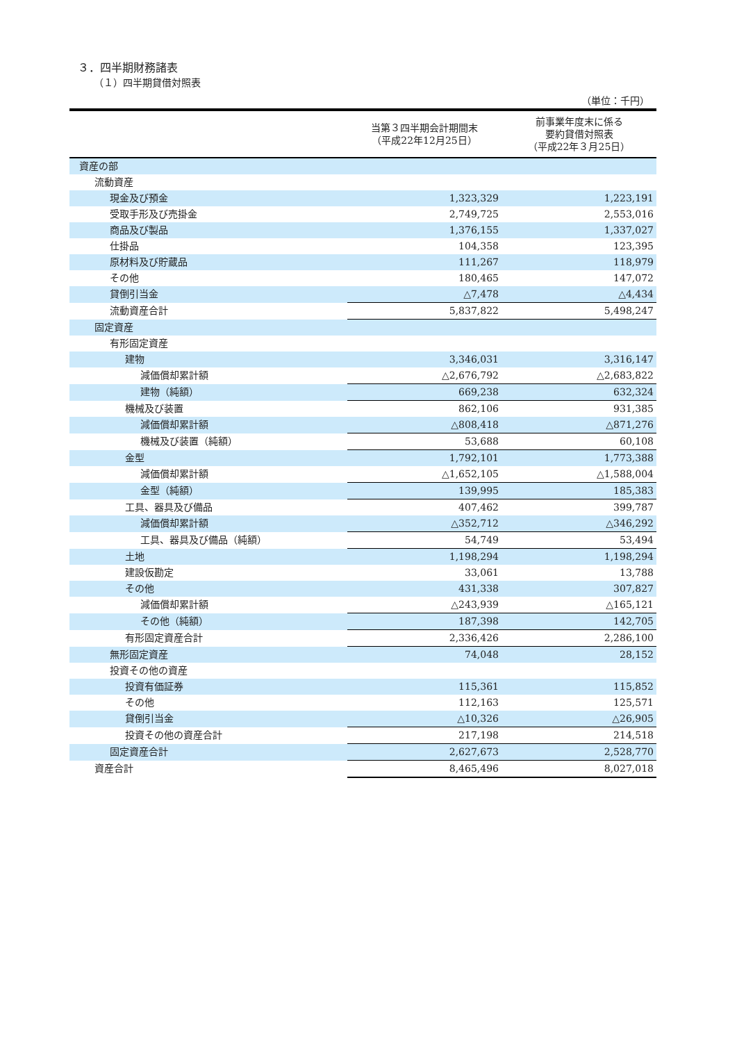３．四半期財務諸表
（１）四半期貸借対照表
（単位：千円）
| | 当第３四半期会計期間末 （平成22年12月25日） | 前事業年度末に係る 要約貸借対照表 （平成22年３月25日） |
| --- | --- | --- |
| 資産の部 | | |
| 流動資産 | | |
| 現金及び預金 | 1,323,329 | 1,223,191 |
| 受取手形及び売掛金 | 2,749,725 | 2,553,016 |
| 商品及び製品 | 1,376,155 | 1,337,027 |
| 仕掛品 | 104,358 | 123,395 |
| 原材料及び貯蔵品 | 111,267 | 118,979 |
| その他 | 180,465 | 147,072 |
| 貸倒引当金 | △7,478 | △4,434 |
| 流動資産合計 | 5,837,822 | 5,498,247 |
| 固定資産 | | |
| 有形固定資産 | | |
| 建物 | 3,346,031 | 3,316,147 |
| 減価償却累計額 | △2,676,792 | △2,683,822 |
| 建物（純額） | 669,238 | 632,324 |
| 機械及び装置 | 862,106 | 931,385 |
| 減価償却累計額 | △808,418 | △871,276 |
| 機械及び装置（純額） | 53,688 | 60,108 |
| 金型 | 1,792,101 | 1,773,388 |
| 減価償却累計額 | △1,652,105 | △1,588,004 |
| 金型（純額） | 139,995 | 185,383 |
| 工具、器具及び備品 | 407,462 | 399,787 |
| 減価償却累計額 | △352,712 | △346,292 |
| 工具、器具及び備品（純額） | 54,749 | 53,494 |
| 土地 | 1,198,294 | 1,198,294 |
| 建設仮勘定 | 33,061 | 13,788 |
| その他 | 431,338 | 307,827 |
| 減価償却累計額 | △243,939 | △165,121 |
| その他（純額） | 187,398 | 142,705 |
| 有形固定資産合計 | 2,336,426 | 2,286,100 |
| 無形固定資産 | 74,048 | 28,152 |
| 投資その他の資産 | | |
| 投資有価証券 | 115,361 | 115,852 |
| その他 | 112,163 | 125,571 |
| 貸倒引当金 | △10,326 | △26,905 |
| 投資その他の資産合計 | 217,198 | 214,518 |
| 固定資産合計 | 2,627,673 | 2,528,770 |
| 資産合計 | 8,465,496 | 8,027,018 |